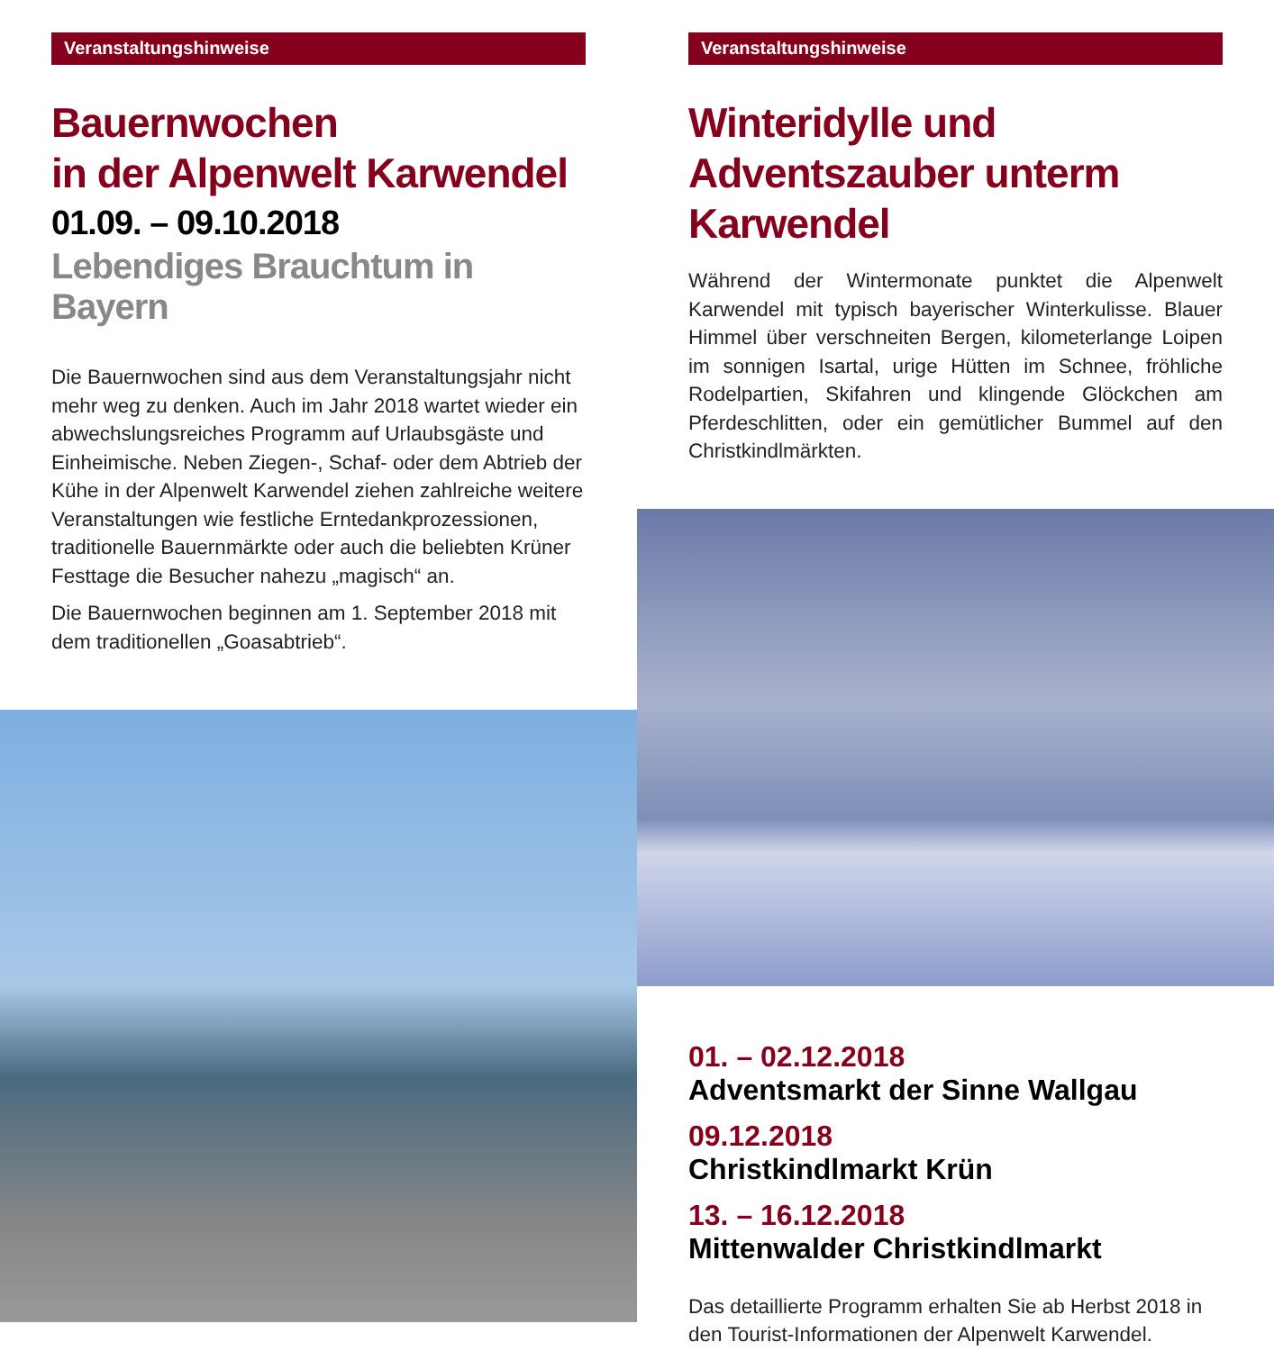Veranstaltungshinweise
Bauernwochen
in der Alpenwelt Karwendel
01.09. – 09.10.2018
Lebendiges Brauchtum in Bayern
Die Bauernwochen sind aus dem Veranstaltungsjahr nicht mehr weg zu denken. Auch im Jahr 2018 wartet wieder ein abwechslungsreiches Programm auf Urlaubsgäste und Einheimische. Neben Ziegen-, Schaf- oder dem Abtrieb der Kühe in der Alpenwelt Karwendel ziehen zahlreiche weitere Veranstaltungen wie festliche Erntedankprozessionen, traditionelle Bauernmärkte oder auch die beliebten Krüner Festtage die Besucher nahezu „magisch“ an.
Die Bauernwochen beginnen am 1. September 2018 mit dem traditionellen „Goasabtrieb“.
Veranstaltungshinweise
Winteridylle und Adventszauber unterm Karwendel
Während der Wintermonate punktet die Alpenwelt Karwendel mit typisch bayerischer Winterkulisse. Blauer Himmel über verschneiten Bergen, kilometerlange Loipen im sonnigen Isartal, urige Hütten im Schnee, fröhliche Rodelpartien, Skifahren und klingende Glöckchen am Pferdeschlitten, oder ein gemütlicher Bummel auf den Christkindlmärkten.
01. – 02.12.2018
Adventsmarkt der Sinne Wallgau
09.12.2018
Christkindlmarkt Krün
13. – 16.12.2018
Mittenwalder Christkindlmarkt
Das detaillierte Programm erhalten Sie ab Herbst 2018 in den Tourist-Informationen der Alpenwelt Karwendel.